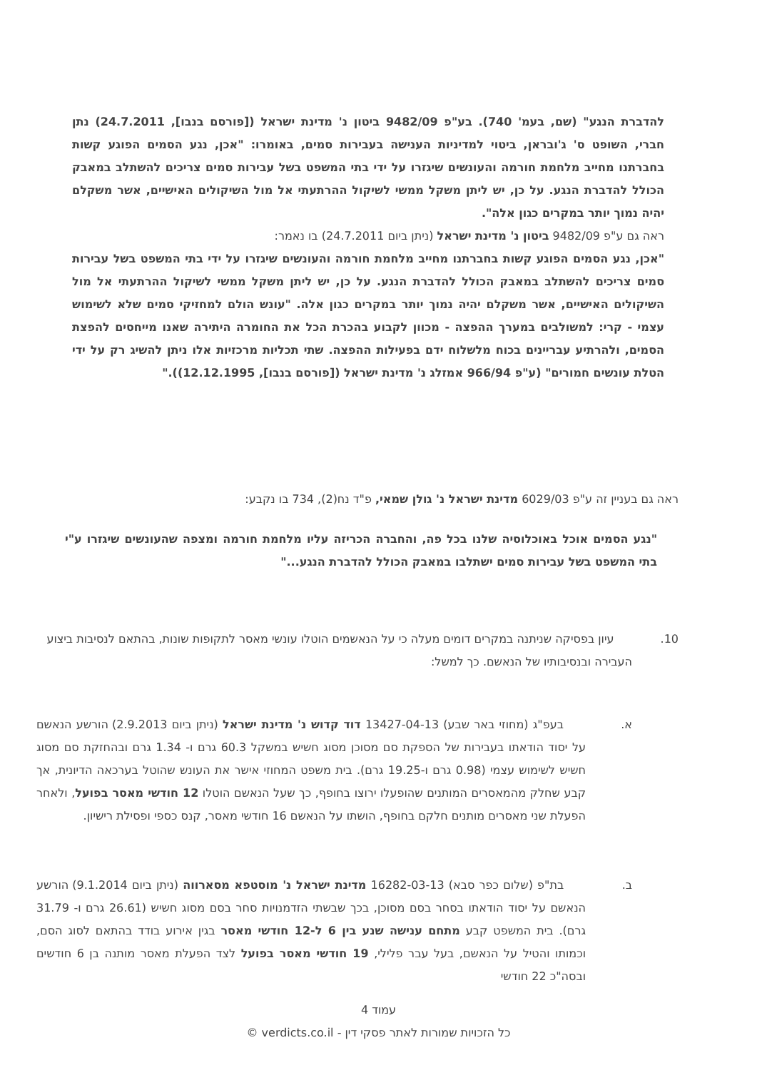להדברת הנגע" (שם, בעמ' 740). בע"פ 9482/09 ביטון נ' מדינת ישראל ([פורסם בנבו], 24.7.2011) נתן חברי, השופט ס' ג'ובראן, ביטוי למדיניות הענישה בעבירות סמים, באומרו: "אכן, נגע הסמים הפוגע קשות בחברתנו מחייב מלחמת חורמה והעונשים שיגזרו על ידי בתי המשפט בשל עבירות סמים צריכים להשתלב במאבק הכולל להדברת הנגע. על כן, יש ליתן משקל ממשי לשיקול ההרתעתי אל מול השיקולים האישיים, אשר משקלם יהיה נמוך יותר במקרים כגון אלה".
ראה גם ע"פ 9482/09 ביטון נ' מדינת ישראל (ניתן ביום 24.7.2011) בו נאמר:
"אכן, נגע הסמים הפוגע קשות בחברתנו מחייב מלחמת חורמה והעונשים שיגזרו על ידי בתי המשפט בשל עבירות סמים צריכים להשתלב במאבק הכולל להדברת הנגע. על כן, יש ליתן משקל ממשי לשיקול ההרתעתי אל מול השיקולים האישיים, אשר משקלם יהיה נמוך יותר במקרים כגון אלה. "עונש הולם למחזיקי סמים שלא לשימוש עצמי - קרי: למשולבים במערך ההפצה - מכוון לקבוע בהכרת הכל את החומרה היתירה שאנו מייחסים להפצת הסמים, ולהרתיע עבריינים בכוח מלשלוח ידם בפעילות ההפצה. שתי תכליות מרכזיות אלו ניתן להשיג רק על ידי הטלת עונשים חמורים" (ע"פ 966/94 אמזלג נ' מדינת ישראל ([פורסם בנבו], 12.12.1995))."
ראה גם בעניין זה ע"פ 6029/03 מדינת ישראל נ' גולן שמאי, פ"ד נח(2), 734 בו נקבע:
"נגע הסמים אוכל באוכלוסיה שלנו בכל פה, והחברה הכריזה עליו מלחמת חורמה ומצפה שהעונשים שיגזרו ע"י בתי המשפט בשל עבירות סמים ישתלבו במאבק הכולל להדברת הנגע..."
10. עיון בפסיקה שניתנה במקרים דומים מעלה כי על הנאשמים הוטלו עונשי מאסר לתקופות שונות, בהתאם לנסיבות ביצוע העבירה ובנסיבותיו של הנאשם. כך למשל:
א. בעפ"ג (מחוזי באר שבע) 13427-04-13 דוד קדוש נ' מדינת ישראל (ניתן ביום 2.9.2013) הורשע הנאשם על יסוד הודאתו בעבירות של הספקת סם מסוכן מסוג חשיש במשקל 60.3 גרם ו- 1.34 גרם ובהחזקת סם מסוג חשיש לשימוש עצמי (0.98 גרם ו-19.25 גרם). בית משפט המחוזי אישר את העונש שהוטל בערכאה הדיונית, אך קבע שחלק מהמאסרים המותנים שהופעלו ירוצו בחופף, כך שעל הנאשם הוטלו 12 חודשי מאסר בפועל, ולאחר הפעלת שני מאסרים מותנים חלקם בחופף, הושתו על הנאשם 16 חודשי מאסר, קנס כספי ופסילת רישיון.
ב. בת"פ (שלום כפר סבא) 16282-03-13 מדינת ישראל נ' מוסטפא מסארווה (ניתן ביום 9.1.2014) הורשע הנאשם על יסוד הודאתו בסחר בסם מסוכן, בכך שבשתי הזדמנויות סחר בסם מסוג חשיש (26.61 גרם ו- 31.79 גרם). בית המשפט קבע מתחם ענישה שנע בין 6 ל-12 חודשי מאסר בגין אירוע בודד בהתאם לסוג הסם, וכמותו והטיל על הנאשם, בעל עבר פלילי, 19 חודשי מאסר בפועל לצד הפעלת מאסר מותנה בן 6 חודשים ובסה"כ 22 חודשי
עמוד 4
כל הזכויות שמורות לאתר פסקי דין - verdicts.co.il ©